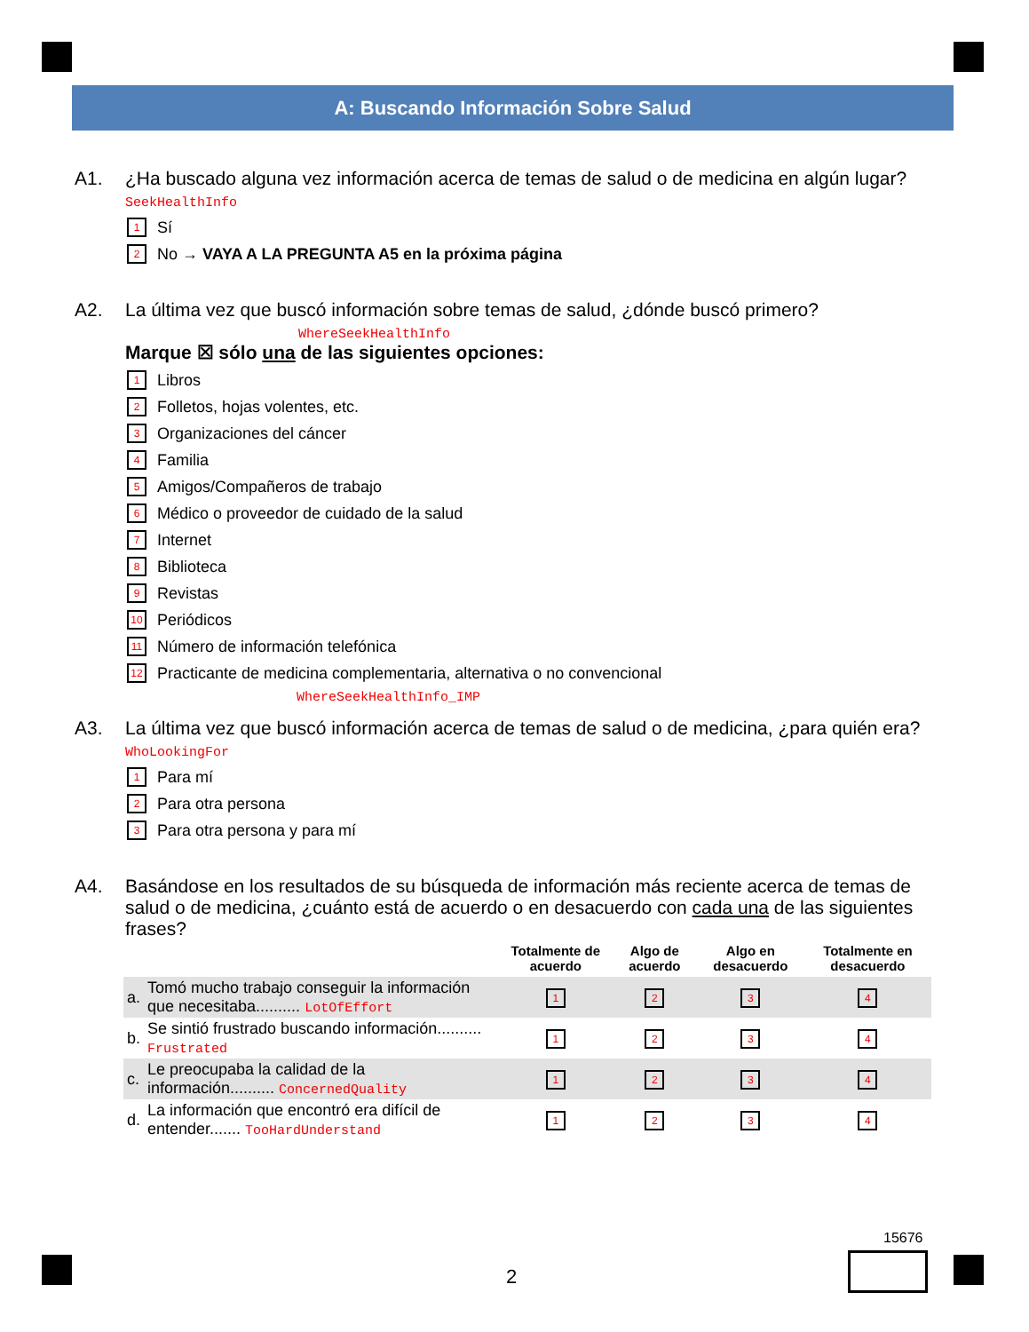A: Buscando Información Sobre Salud
A1. ¿Ha buscado alguna vez información acerca de temas de salud o de medicina en algún lugar? SeekHealthInfo
1 Sí
2 No → VAYA A LA PREGUNTA A5 en la próxima página
A2. La última vez que buscó información sobre temas de salud, ¿dónde buscó primero?
WhereSeekHealthInfo
Marque ☒ sólo una de las siguientes opciones:
1 Libros
2 Folletos, hojas volentes, etc.
3 Organizaciones del cáncer
4 Familia
5 Amigos/Compañeros de trabajo
6 Médico o proveedor de cuidado de la salud
7 Internet
8 Biblioteca
9 Revistas
10 Periódicos
11 Número de información telefónica
12 Practicante de medicina complementaria, alternativa o no convencional
WhereSeekHealthInfo_IMP
A3. La última vez que buscó información acerca de temas de salud o de medicina, ¿para quién era? WhoLookingFor
1 Para mí
2 Para otra persona
3 Para otra persona y para mí
A4. Basándose en los resultados de su búsqueda de información más reciente acerca de temas de salud o de medicina, ¿cuánto está de acuerdo o en desacuerdo con cada una de las siguientes frases?
| | | Totalmente de acuerdo | Algo de acuerdo | Algo en desacuerdo | Totalmente en desacuerdo |
| --- | --- | --- | --- | --- | --- |
| a. | Tomó mucho trabajo conseguir la información que necesitaba.......... LotOfEffort | 1 | 2 | 3 | 4 |
| b. | Se sintió frustrado buscando información.......... Frustrated | 1 | 2 | 3 | 4 |
| c. | Le preocupaba la calidad de la información.......... ConcernedQuality | 1 | 2 | 3 | 4 |
| d. | La información que encontró era difícil de entender....... TooHardUnderstand | 1 | 2 | 3 | 4 |
15676
2